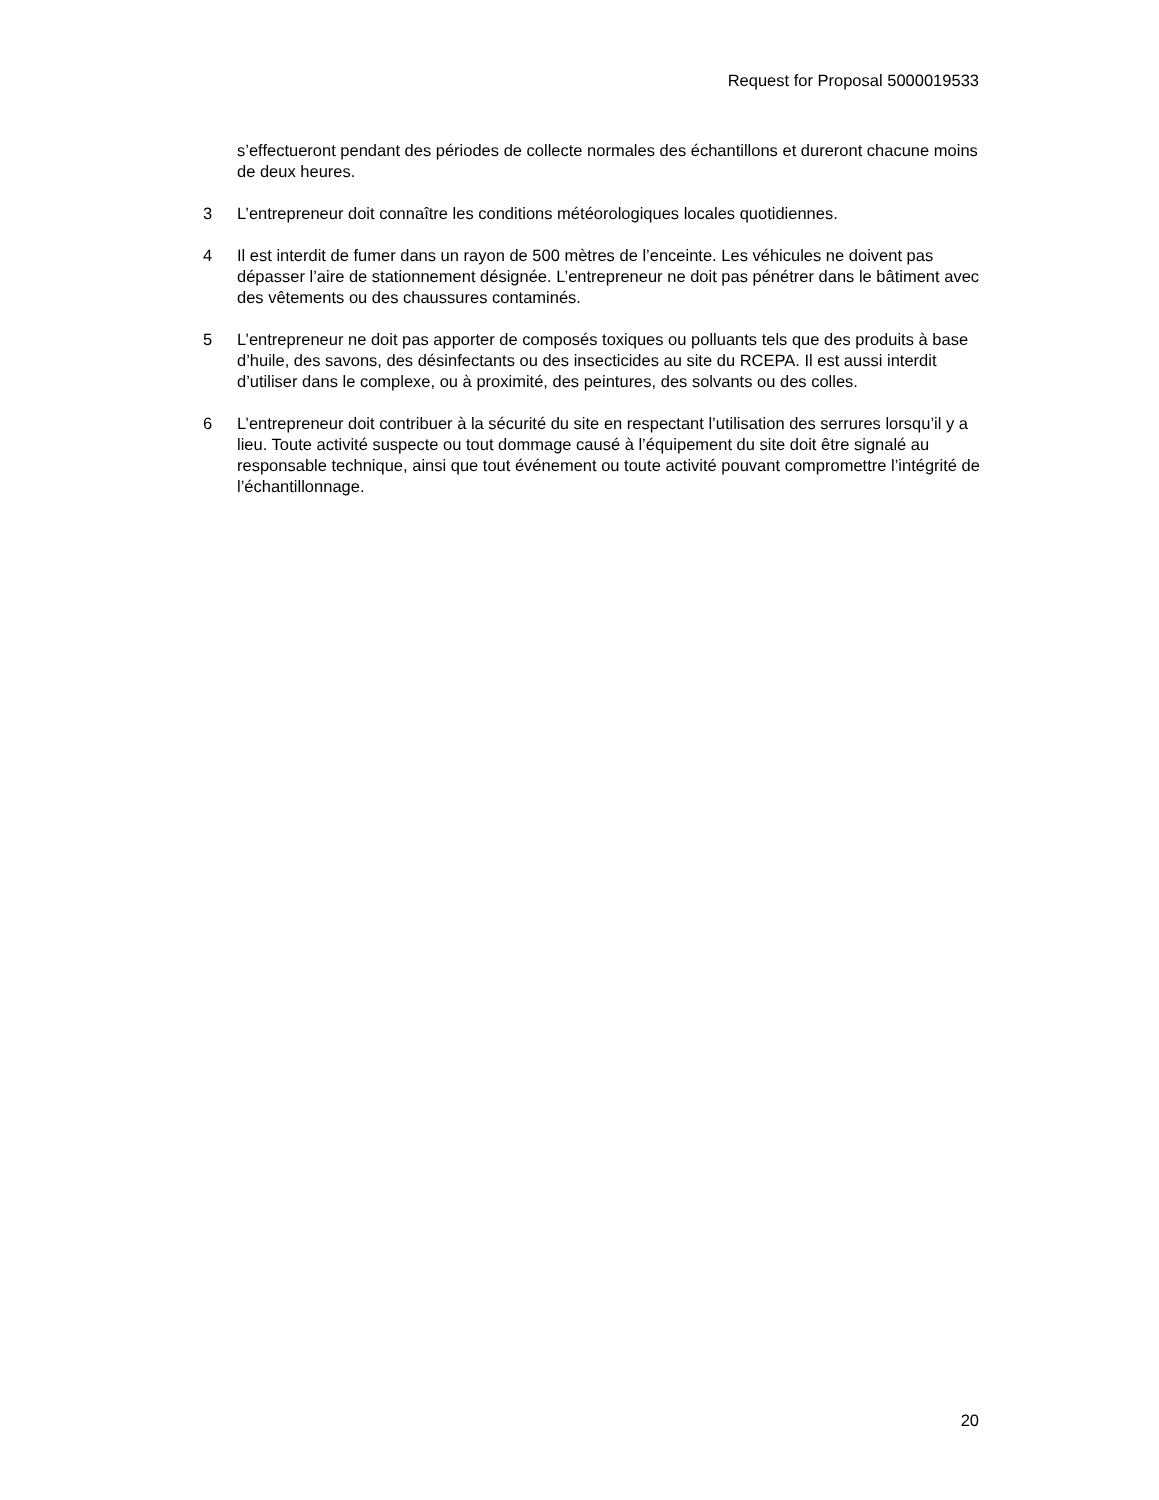Request for Proposal 5000019533
s’effectueront pendant des périodes de collecte normales des échantillons et dureront chacune moins de deux heures.
3 L’entrepreneur doit connaître les conditions météorologiques locales quotidiennes.
4 Il est interdit de fumer dans un rayon de 500 mètres de l’enceinte. Les véhicules ne doivent pas dépasser l’aire de stationnement désignée. L’entrepreneur ne doit pas pénétrer dans le bâtiment avec des vêtements ou des chaussures contaminés.
5 L’entrepreneur ne doit pas apporter de composés toxiques ou polluants tels que des produits à base d’huile, des savons, des désinfectants ou des insecticides au site du RCEPA. Il est aussi interdit d’utiliser dans le complexe, ou à proximité, des peintures, des solvants ou des colles.
6 L’entrepreneur doit contribuer à la sécurité du site en respectant l’utilisation des serrures lorsqu’il y a lieu. Toute activité suspecte ou tout dommage causé à l’équipement du site doit être signalé au responsable technique, ainsi que tout événement ou toute activité pouvant compromettre l’intégrité de l’échantillonnage.
20